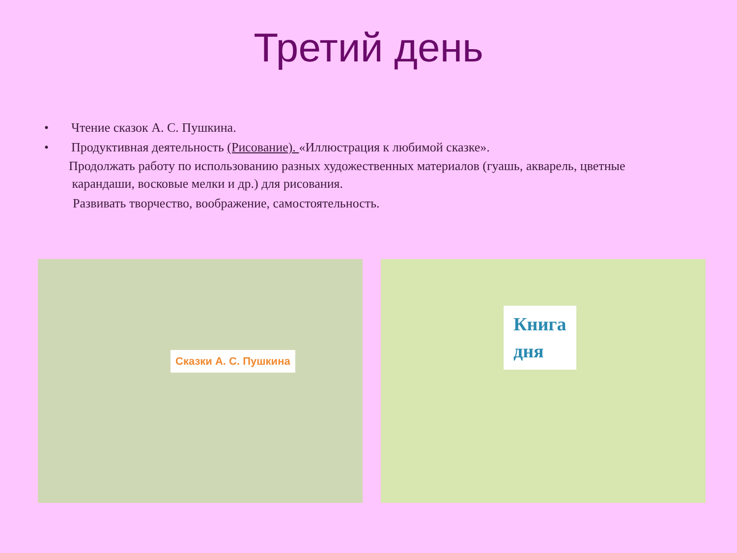Третий день
• Чтение сказок А. С. Пушкина.
• Продуктивная деятельность (Рисование). «Иллюстрация к любимой сказке».
Продолжать работу по использованию разных художественных материалов (гуашь, акварель, цветные
карандаши, восковые мелки и др.) для рисования.
Развивать творчество, воображение, самостоятельность.
Сказки А. С. Пушкина
Книга
дня